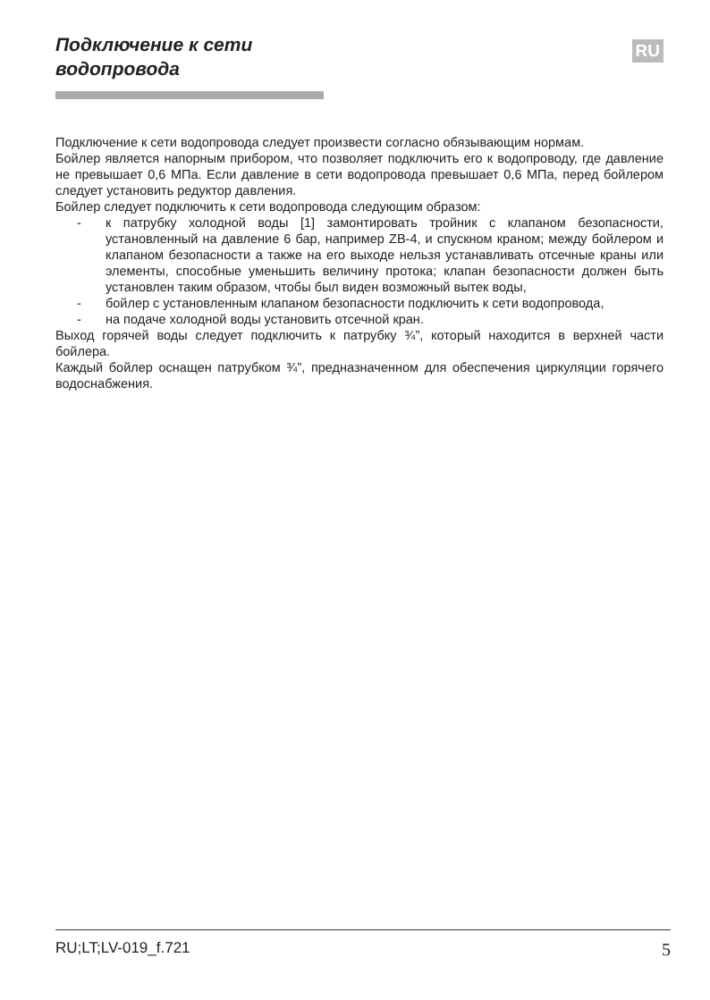Подключение к сети
водопровода
RU
Подключение к сети водопровода следует произвести согласно обязывающим нормам.
Бойлер является напорным прибором, что позволяет подключить его к водопроводу, где давление не превышает 0,6 МПа. Если давление в сети водопровода превышает 0,6 МПа, перед бойлером следует установить редуктор давления.
Бойлер следует подключить к сети водопровода следующим образом:
- к патрубку холодной воды [1] замонтировать тройник с клапаном безопасности, установленный на давление 6 бар, например ZB-4, и спускном краном; между бойлером и клапаном безопасности а также на его выходе нельзя устанавливать отсечные краны или элементы, способные уменьшить величину протока; клапан безопасности должен быть установлен таким образом, чтобы был виден возможный вытек воды,
- бойлер с установленным клапаном безопасности подключить к сети водопровода,
- на подаче холодной воды установить отсечной кран.
Выход горячей воды следует подключить к патрубку ¾”, который находится в верхней части бойлера.
Каждый бойлер оснащен патрубком ¾”, предназначенном для обеспечения циркуляции горячего водоснабжения.
RU;LT;LV-019_f.721 5